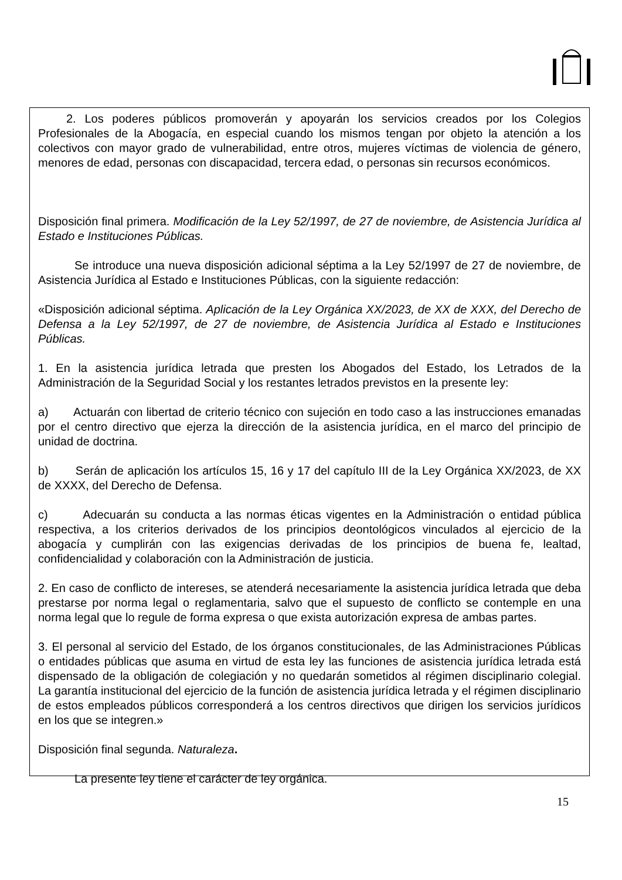2. Los poderes públicos promoverán y apoyarán los servicios creados por los Colegios Profesionales de la Abogacía, en especial cuando los mismos tengan por objeto la atención a los colectivos con mayor grado de vulnerabilidad, entre otros, mujeres víctimas de violencia de género, menores de edad, personas con discapacidad, tercera edad, o personas sin recursos económicos.
Disposición final primera. Modificación de la Ley 52/1997, de 27 de noviembre, de Asistencia Jurídica al Estado e Instituciones Públicas.
Se introduce una nueva disposición adicional séptima a la Ley 52/1997 de 27 de noviembre, de Asistencia Jurídica al Estado e Instituciones Públicas, con la siguiente redacción:
«Disposición adicional séptima. Aplicación de la Ley Orgánica XX/2023, de XX de XXX, del Derecho de Defensa a la Ley 52/1997, de 27 de noviembre, de Asistencia Jurídica al Estado e Instituciones Públicas.
1. En la asistencia jurídica letrada que presten los Abogados del Estado, los Letrados de la Administración de la Seguridad Social y los restantes letrados previstos en la presente ley:
a) Actuarán con libertad de criterio técnico con sujeción en todo caso a las instrucciones emanadas por el centro directivo que ejerza la dirección de la asistencia jurídica, en el marco del principio de unidad de doctrina.
b) Serán de aplicación los artículos 15, 16 y 17 del capítulo III de la Ley Orgánica XX/2023, de XX de XXXX, del Derecho de Defensa.
c) Adecuarán su conducta a las normas éticas vigentes en la Administración o entidad pública respectiva, a los criterios derivados de los principios deontológicos vinculados al ejercicio de la abogacía y cumplirán con las exigencias derivadas de los principios de buena fe, lealtad, confidencialidad y colaboración con la Administración de justicia.
2. En caso de conflicto de intereses, se atenderá necesariamente la asistencia jurídica letrada que deba prestarse por norma legal o reglamentaria, salvo que el supuesto de conflicto se contemple en una norma legal que lo regule de forma expresa o que exista autorización expresa de ambas partes.
3. El personal al servicio del Estado, de los órganos constitucionales, de las Administraciones Públicas o entidades públicas que asuma en virtud de esta ley las funciones de asistencia jurídica letrada está dispensado de la obligación de colegiación y no quedarán sometidos al régimen disciplinario colegial. La garantía institucional del ejercicio de la función de asistencia jurídica letrada y el régimen disciplinario de estos empleados públicos corresponderá a los centros directivos que dirigen los servicios jurídicos en los que se integren.»
Disposición final segunda. Naturaleza.
La presente ley tiene el carácter de ley orgánica.
15